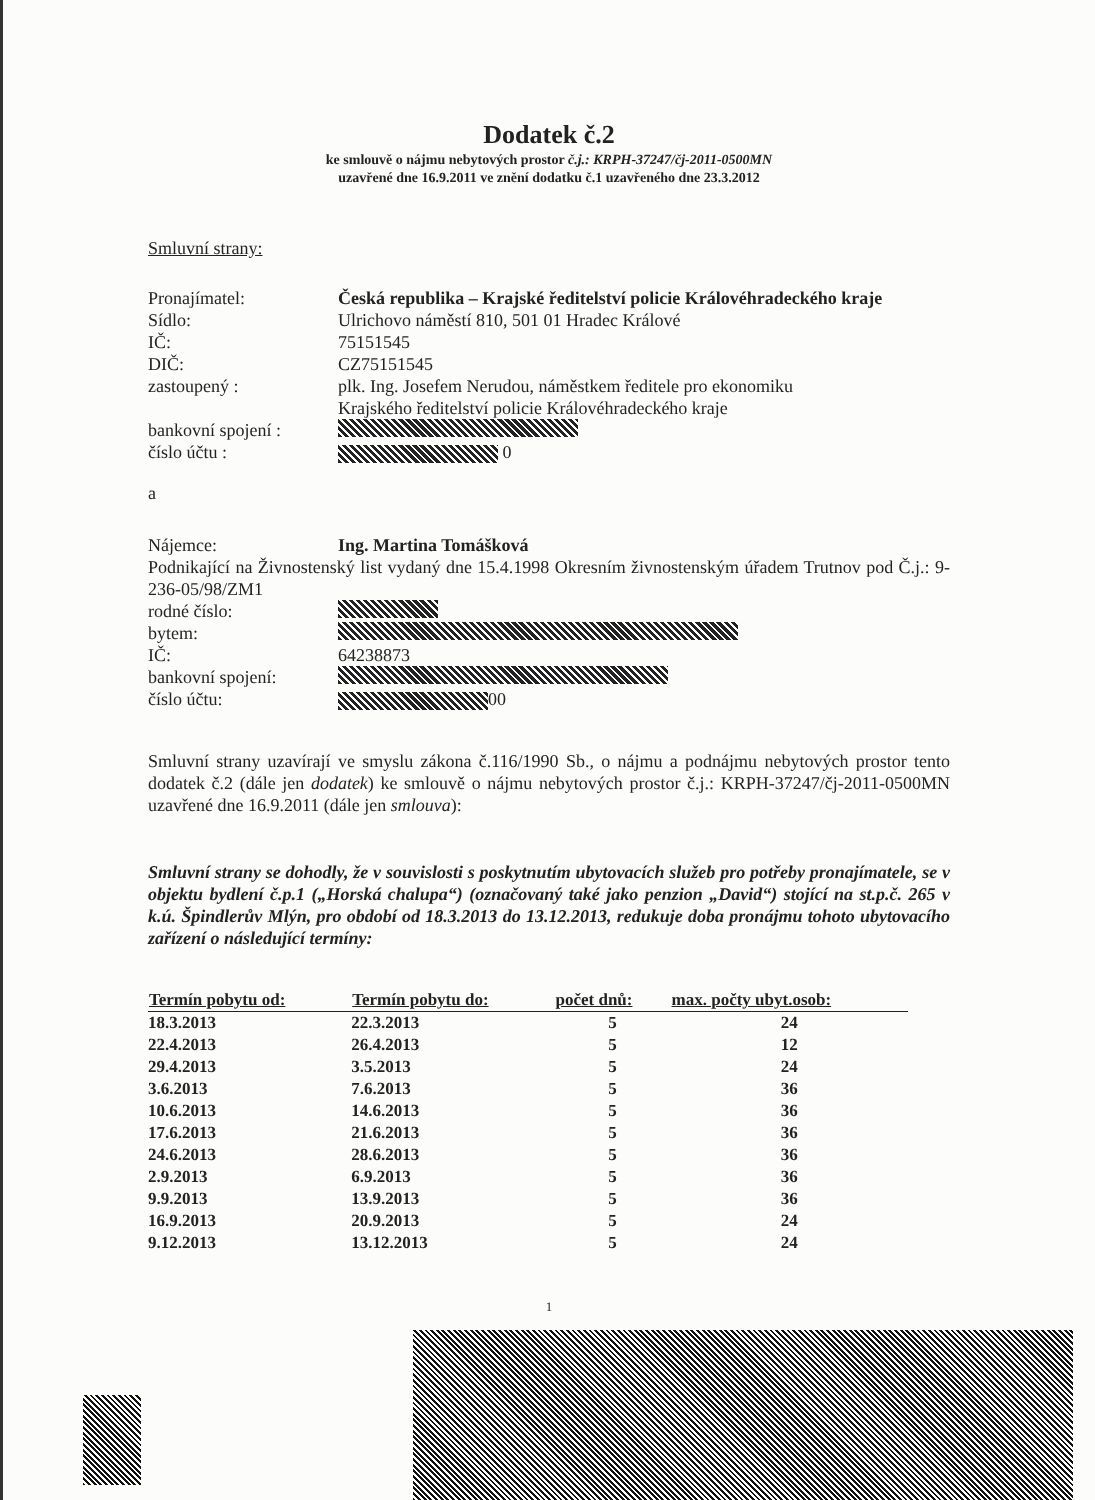Dodatek č.2
ke smlouvě o nájmu nebytových prostor č.j.: KRPH-37247/čj-2011-0500MN
uzavřené dne 16.9.2011 ve znění dodatku č.1 uzavřeného dne 23.3.2012
Smluvní strany:
Pronajímatel: Česká republika – Krajské ředitelství policie Královéhradeckého kraje
Sídlo:
Ulrichovo náměstí 810, 501 01 Hradec Králové
IČ:
75151545
DIČ:
CZ75151545
zastoupený : plk. Ing. Josefem Nerudou, náměstkem ředitele pro ekonomiku
Krajského ředitelství policie Královéhradeckého kraje
bankovní spojení :
číslo účtu : 0
a
Nájemce: Ing. Martina Tomášková
Podnikající na Živnostenský list vydaný dne 15.4.1998 Okresním živnostenským úřadem Trutnov pod Č.j.: 9-236-05/98/ZM1
rodné číslo:
bytem:
IČ:
64238873
bankovní spojení:
číslo účtu: 00
Smluvní strany uzavírají ve smyslu zákona č.116/1990 Sb., o nájmu a podnájmu nebytových prostor tento dodatek č.2 (dále jen dodatek) ke smlouvě o nájmu nebytových prostor č.j.: KRPH-37247/čj-2011-0500MN uzavřené dne 16.9.2011 (dále jen smlouva):
Smluvní strany se dohodly, že v souvislosti s poskytnutím ubytovacích služeb pro potřeby pronajímatele, se v objektu bydlení č.p.1 („Horská chalupa“) (označovaný také jako penzion „David“) stojící na st.p.č. 265 v k.ú. Špindlerův Mlýn, pro období od 18.3.2013 do 13.12.2013, redukuje doba pronájmu tohoto ubytovacího zařízení o následující termíny:
| Termín pobytu od: | Termín pobytu do: | počet dnů: | max. počty ubyt.osob: |
| --- | --- | --- | --- |
| 18.3.2013 | 22.3.2013 | 5 | 24 |
| 22.4.2013 | 26.4.2013 | 5 | 12 |
| 29.4.2013 | 3.5.2013 | 5 | 24 |
| 3.6.2013 | 7.6.2013 | 5 | 36 |
| 10.6.2013 | 14.6.2013 | 5 | 36 |
| 17.6.2013 | 21.6.2013 | 5 | 36 |
| 24.6.2013 | 28.6.2013 | 5 | 36 |
| 2.9.2013 | 6.9.2013 | 5 | 36 |
| 9.9.2013 | 13.9.2013 | 5 | 36 |
| 16.9.2013 | 20.9.2013 | 5 | 24 |
| 9.12.2013 | 13.12.2013 | 5 | 24 |
1